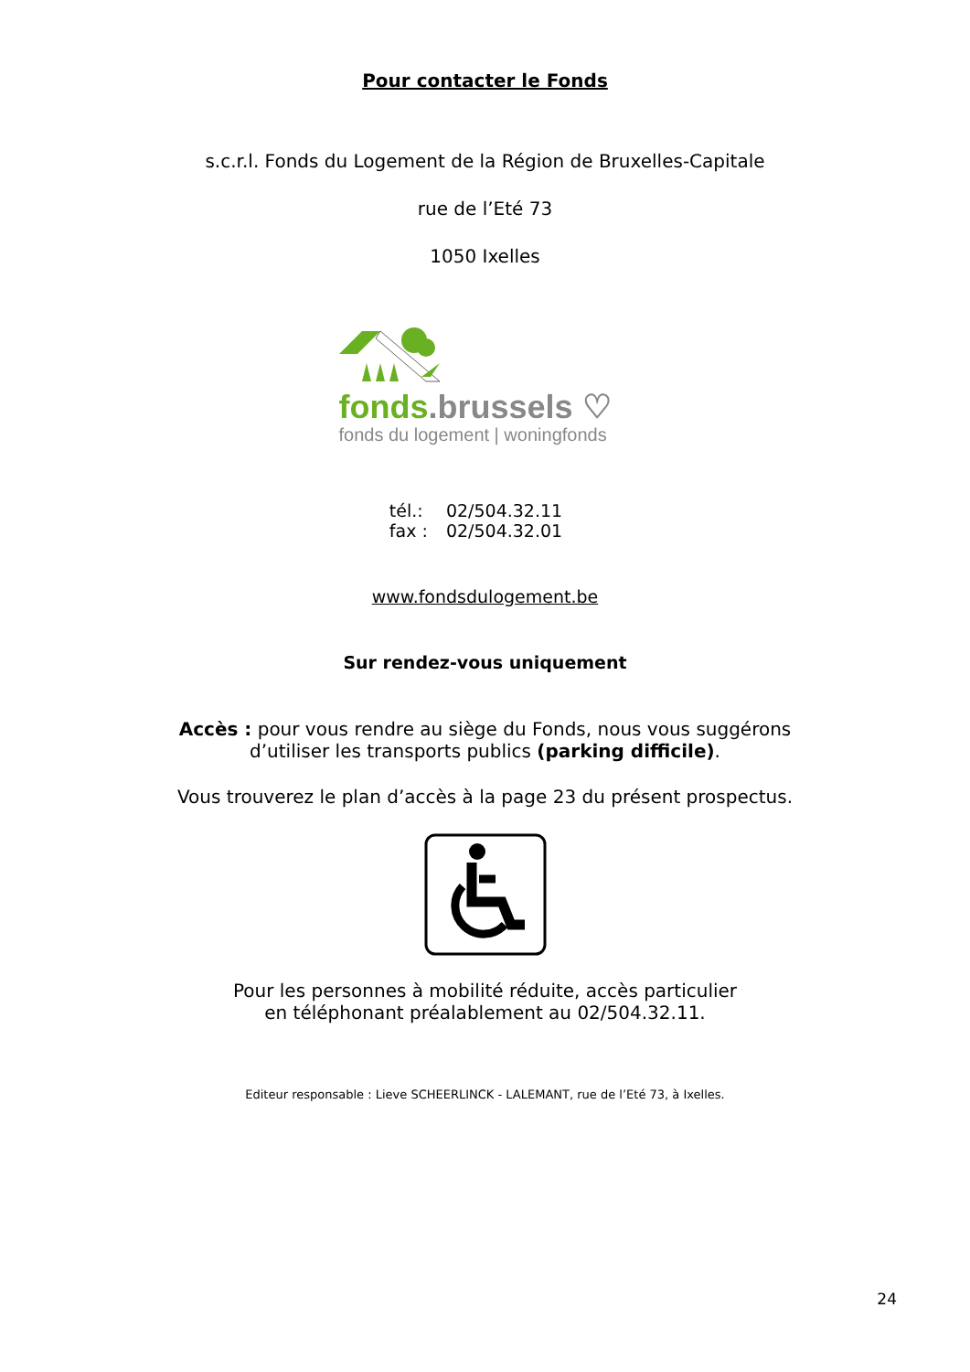Pour contacter le Fonds
s.c.r.l. Fonds du Logement de la Région de Bruxelles-Capitale
rue de l’Eté 73
1050 Ixelles
fonds.brussels ♡
fonds du logement | woningfonds
| tél.: | 02/504.32.11 |
| fax : | 02/504.32.01 |
www.fondsdulogement.be
Sur rendez-vous uniquement
Accès : pour vous rendre au siège du Fonds, nous vous suggérons
d’utiliser les transports publics (parking difficile).
Vous trouverez le plan d’accès à la page 23 du présent prospectus.
Pour les personnes à mobilité réduite, accès particulier
en téléphonant préalablement au 02/504.32.11.
Editeur responsable : Lieve SCHEERLINCK - LALEMANT, rue de l’Eté 73, à Ixelles.
24